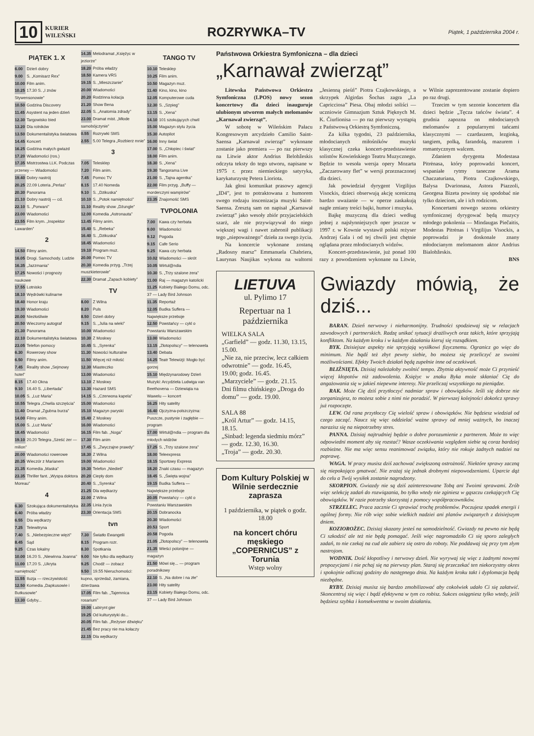10 KURIER WILEŃSKI ROZRYWKA–TV Piątek, 1 października 2004 r.
PIĄTEK 1. X
6.00 Dzień dobry
9.00 S. „Komisarz Rex”
10.00 Film anim.
10.25 17.30 S. „I znów Stywensonowie”
10.50 Godzina Discovery
11.45 Asystent na jeden dzień
12.30 Targowisko bied
13.20 Dla rolników
13.50 Dokumentalistyka światowa
14.45 Koncert
16.25 Godzina małych gwiazd
17.20 Wiadomości (ros.)
17.35 Mistrzostwa LLK. Podczas przerwy — Wiadomości
19.40 Dobry nastrój
20.25 22.09 Loteria „Perlas”
20.30 Panorama
21.10 Dobry nastrój — cd.
22.10 S. „Porwani”
23.00 Wiadomości
23.55 Film krym. „Inspektor Lawarden”
2
14.50 Filmy anim.
16.05 Drogi. Samochody. Ludzie
16.35 „Jazzmania”
17.25 Nowości i prognozy naukowe
17.55 Lotnisko
18.10 Wędrówki kulinarne
18.40 Honor kraju
19.30 Wiadomości
20.00 Niezłośliwie
20.50 Wieczorny autograf
21.30 Panorama
22.10 Dokumentalistyka światowa
23.05 Telefon pomocy
6.30 Rowerowy show
6.50 Filmy anim.
7.45 Reality show „Sejmowy hotel”
8.15 17.40 Okna
9.10 16.40 S. „Libertada”
10.05 S. „Luz Maria”
10.55 Telegra „Chwila szczęścia”
11.40 Dramat „Zgubna burza”
14.00 Filmy anim.
15.00 S. „Luz Maria”
18.45 Wiadomości
19.10 20.20 Telegra „Sześć zer — milion”
20.00 Wiadomości rowerowe
20.35 Wieczór z Marianem
21.35 Komedia „Maska”
23.35 Thriller fant. „Wyspa doktora Moreau”
4
6.30 Szokująca dokumentalistyka
6.40 Próba władzy
6.55 Dla wędkarzy
7.25 Telewitryna
7.40 S. „Niebezpieczne więzi”
8.45 Sąd
9.25 Czas lokalny
10.00 16.20 S. „Niewinna Joanna”
11.00 17.20 S. „Ukryta namiętność”
11.55 Iluzja — rzeczywistość
12.50 Komedia „Dapkusowie i Butkusowie”
13.30 Gdyby...
14.35 Melodramat „Księżyc w jeziorze”
18.20 Próba władzy
18.50 Kamera VRS
19.15 S. „Mieszczanie”
20.00 Wiadomości
20.20 Rodzinna kolacja
21.20 Show Bena
22.05 S. „Anatomia zdrady”
23.00 Dramat mist. „Młode samobójczynie”
0.55 Rozrywki SMS
2.55 5.00 Telegra „Rozbierz mnie”
3
7.05 Telesklep
7.20 Film anim.
7.45 Pomoc TV
8.15 17.40 Nomeda
9.10 S. „Dzikuska”
10.10 S. „Potok namiętności”
11.10 Reality show „Dżungle”
12.00 Komedia „Astronauta”
13.45 Filmy anim.
15.40 S. „Rebeka”
16.40 S. „Dzikuska”
18.45 Wiadomości
19.10 Program muz.
20.00 Pomoc TV
20.30 Komedia przyg. „Trzej muszkieterowie”
22.30 Dramat „Zapach kobiety”
TV
8.00 Z Wilna
8.20 Puls
8.50 Dzień dobry
9.15 S. „Julia na wieki”
10.00 Wiadomości
10.30 Z Moskwy
10.45 S. „Syrenka”
11.30 Nowości kulturalne
11.50 Więcej niż miłość
12.30 Miasteczko
13.00 Wiadomości
13.10 Z Moskwy
13.30 Hazard SMS
14.15 S. „Czerwona kapela”
15.00 Wiadomości
15.10 Magazyn paryski
15.40 Z Moskwy
16.00 Wiadomości
16.15 Film fab. „Noga”
17.30 Film anim
17.45 S. „Zwyczajne prawdy”
18.30 Z Wilna
19.00 Wiadomości
19.30 Telefon „Niedieli”
20.20 Ciepły dom
20.40 S. „Syrenka”
21.25 Dla wędkarzy
22.00 Z Wilna
22.35 Linia życia
23.30 Orientacja SMS
tvn
7.30 Światło Ewangelii
8.15 Program rozr.
8.30 Spotkania
9.00 Nie tylko dla wędkarzy
9.25 Chodź — zobacz
9.50 19.55 Nieruchomości: kupno, sprzedaż, zamiana, dzierżawa
17.05 Film fab. „Tajemnica rosarium”
19.00 Labirynt gier
19.25 Od kulturystyki do...
20.05 Film fab. „Reżyser dźwięku”
21.45 Bez pracy nie ma kołaczy
22.15 Dla wędkarzy
TANGO TV
10.10 Telesklep
10.25 Film anim.
10.50 Magazyn muz.
11.40 Kino, kino, kino
12.05 Komputerowe cuda
12.30 S. „Szpieg”
13.15 S. „Xena”
14.10 101 szokujących chwil
15.00 Magazyn stylu życia
15.30 Autopilot
16.00 Inny świat
17.00 S. „Chłopiec i świat”
18.00 Film anim.
18.30 S. „Xena”
19.30 Tangorama Live
21.00 S. „Tajna agentka”
22.00 Film przyg. „Buffy — morderczyni wampirów”
23.35 Znajomość SMS
TVPOLONIA
7.00 Kawa czy herbata
9.00 Wiadomości
9.12 Pogoda
9.15 Cafe Serio
9.25 Kawa czy herbata
10.02 Wiadomości — skrót
10.05 Wirtul@ndia
10.30 S. „Trzy szalone zera”
11.00 Raj — magazyn katolicki
11.25 Kobiety Białego Domu, odc. 37 — Lady Bird Johnson
11.35 Reportaż
12.05 Budka Suflera — Największe przeboje
12.50 Powstańcy — cykl o Powstaniu Warszawskim
13.00 Wiadomości
13.15 „Złotopolscy” — telenowela
13.40 Debata
14.25 Teatr Telewizji: Mogło być gorzej
15.10 Międzynarodowy Dzień Muzyki: Arcydzieła Ludwiga van Beethovena — Dziewiąta na Wawelu — koncert
16.25 Hity satelity
16.40 Ojczyzna-polszczyzna: Puszcze, pustynie i zagłębie — program
17.00 Wirtul@ndia — program dla młodych widzów
17.25 S. „Trzy szalone zera”
18.00 Teleexpress
18.15 Sportowy Express
18.20 Znaki czasu — magazyn
18.45 S. „Święta wojna”
19.15 Budka Suflera — Największe przeboje
20.05 Powstańcy — cykl o Powstaniu Warszawskim
20.15 Dobranocka
20.30 Wiadomości
20.53 Sport
20.58 Pogoda
21.05 „Złotopolscy” — telenowela
21.35 Wieści polonijne — magazyn
21.50 Mówi się... — program poradnikowy
22.10 S. „Na dobre i na złe”
23.00 Hity satelity
23.15 Kobiety Białego Domu, odc. 37 — Lady Bird Johnson
Państwowa Orkiestra Symfoniczna – dla dzieci
„Karnawał zwierząt”
Litewska Państwowa Orkiestra Symfoniczna (LPOS) nowy sezon koncertowy dla dzieci inauguruje ulubionym utworem małych melomanów „Karnawał zwierząt”.
W sobotę w Wileńskim Pałacu Kongresowym arcydzieło Camilio Saint-Saensa „Karnawał zwierząt” wykonane zostanie jako premiera — po raz pierwszy na Litwie aktor Andrius Belobžeskis odczyta teksty do tego utworu, napisane w 1975 r. przez niemieckiego satyryka, karykaturzystę Petera Lioriota.
Jak głosi komunikat prasowy agencji „ID4”, jest to potraktowana z humorem swego rodzaju inscenizacja muzyki Saint-Saensa. Zresztą sam on napisał „Karnawał zwierząt” jako wesoły zbiór przyjacielskich szarż, ale nie przywiązywał do niego większej wagi i nawet zabronił publikacji tego „niepoważnego” dzieła za swego życia.
Na koncercie wykonane zostaną „Radosny marsz” Emmanuela Chabriera, Laurynas Naujikas wykona na waltorni „Jesienną pieśń” Piotra Czajkowskiego, a skrzypek Algirdas Šochas zagra „La Capricciosa” Piesa. Obaj młodzi soliści — uczniowie Gimnazjum Sztuk Pięknych M. K. Čiurlionisa — po raz pierwszy wystąpią z Państwową Orkiestrą Symfoniczną.
Za kilka tygodni, 23 października, młodocianych miłośników muzyki klasycznej czeka koncert-przedstawienie solistów Kowieńskiego Teatru Muzycznego. Będzie to wesoła wersja opery Mozarta „Zaczarowany flet” w wersji przeznaczonej dla dzieci.
Jak powiedział dyrygent Virgilijus Visockis, dzieci obserwują akcję sceniczną bardzo uważanie — w operze zaskakują nagłe zmiany treści bajki, humor i muzyka.
Bajkę muzyczną dla dzieci według jednej z najsłynniejszych oper jeszcze w 1997 r. w Kownie wystawił polski reżyser Andrzej Gala i od tej chwili jest chętnie oglądana przez młodocianych widzów.
Koncert-przedstawienie, już ponad 100 razy z powodzeniem wykonane na Litwie, w Wilnie zaprezentowane zostanie dopiero po raz drugi.
Trzecim w tym sezonie koncertem dla dzieci będzie „Tęcza tańców świata”. 4 grudnia zapozna on młodocianych melomanów z popularnymi tańcami klasycznymi — czardaszem, lezginką, tangiem, polką, farandolą, mazurem i romantycznym walcem.
Zdaniem dyrygenta Modestasa Pitrėnasa, który poprowadzi koncert, wspaniałe rytmy taneczne Arama Chaczaturiana, Piotra Czajkowskiego, Balysa Dvarionasa, Astora Piazzoli, Georgesa Bizeta powinny się spodobać nie tylko dzieciom, ale i ich rodzicom.
Koncertami nowego sezonu orkiestry symfonicznej dyrygować będą muzycy młodego pokolenia — Mindaugas Piečaitis, Modestas Pitrėnas i Virgilijus Visockis, a poprowadzi je doskonale znany młodocianym melomanom aktor Andrius Bialobžeskis.
BNS
LIETUVA
ul. Pylimo 17
Repertuar na 1 października
WIELKA SALA
„Garfield” — godz. 11.30, 13.15, 15.00.
„Nie za, nie przeciw, lecz całkiem odwrotnie” — godz. 16.45, 19.00; godz. 16.45.
„Marzyciele” — godz. 21.15.
Dni filmu chińskiego „Droga do domu” — godz. 19.00.
SALA 88
„Król Artur” — godz. 14.15, 18.15.
„Sinbad: legenda siedmiu mórz” — godz. 12.30, 16.30.
„Troja” — godz. 20.30.
Dom Kultury Polskiej w Wilnie serdecznie zaprasza
1 października, w piątek o godz. 18.00
na koncert chóru męskiego „COPERNICUS” z Torunia
Wstęp wolny
Gwiazdy mówią, że dziś...
BARAN. Dzień nerwowy i nieharmonijny. Trudności spodziewaj się w relacjach zawodowych i partnerskich. Radzę unikać sytuacji drażliwych oraz takich, które sprzyjają konfliktom. Na każdym kroku i w każdym działaniu kieruj się rozsądkiem.
BYK. Dzisiejsze aspekty nie sprzyjają wysiłkowi fizycznemu. Ogranicz go więc do minimum. Nie bądź też zbyt pewny siebie, bo możesz się przeliczyć ze swoimi możliwościami. Efekty Twoich działań będą zupełnie inne od oczekiwań.
BLIŹNIĘTA. Dzisiaj należałoby zwolnić tempo. Zbytnia aktywność może Ci przynieść więcej kłopotów niż zadowolenia. Księżyc w znaku Byka może skłaniać Cię do angażowania się w jakieś niepewne interesy. Nie przeliczaj wszystkiego na pieniądze.
RAK. Może Cię dziś przytłoczyć nadmiar spraw i obowiązków. Jeśli się dobrze nie zorganizujesz, to możesz sobie z nimi nie poradzić. W pierwszej kolejności dokończ sprawy już rozpoczęte.
LEW. Od rana przytłoczy Cię wielość spraw i obowiązków. Nie będziesz wiedział od czego zacząć. Naucz się więc oddzielać ważne sprawy od mniej ważnych, bo inaczej narazisz się na niepotrzebny stres.
PANNA. Dzisiaj najtrudniej będzie o dobre porozumienie z partnerem. Może to więc odpowiedni moment aby się rozstać? Wasze oczekiwania względem siebie są coraz bardziej rozbieżne. Nie ma więc sensu reanimować związku, który nie rokuje żadnych nadziei na poprawę.
WAGA. W pracy musisz dziś zachować zwiększoną ostrożność. Niektóre sprawy zaczną się niepokojąco gmatwać. Nie zrażaj się jednak drobnymi niepowodzeniami. Uparcie dąż do celu a Twój wysiłek zostanie nagrodzony.
SKORPION. Gwiazdy nie są dziś zainteresowane Tobą ani Twoimi sprawami. Zrób więc selekcję zadań do rozwiązania, bo tylko wtedy nie zginiesz w gąszczu czekających Cię obowiązków. W razie potrzeby skorzystaj z pomocy współpracowników.
STRZELEC. Praca zacznie Ci sprawiać trochę problemów. Poczujesz spadek energii i ogólnej formy. Nie rób więc sobie wielkich nadziei ani planów związanych z dzisiejszym dniem.
KOZIOROŻEC. Dzisiaj skazany jesteś na samodzielność. Gwiazdy na pewno nie będą Ci szkodzić ale też nie będą pomagać. Jeśli więc nagromadziło Ci się sporo zaległych zadań, to nie czekaj na cud ale zabierz się ostro do roboty. Nie poddawaj się przy tym złym nastrojom.
WODNIK. Dość kłopotliwy i nerwowy dzień. Nie wyrywaj się więc z żadnymi nowymi propozycjami i nie pchaj się na pierwszy plan. Staraj się przeczekać ten niekorzystny okres i spokojnie odliczaj godziny do następnego dnia. Na każdym kroku takt i dyplomacja będą niezbędne.
RYBY. Dzisiaj musisz się bardzo zmobilizować aby cokolwiek udało Ci się załatwić. Skoncentruj się więc i bądź efektywna w tym co robisz. Sukces osiągniesz tylko wtedy, jeśli będziesz szybka i konsekwentna w swoim działaniu.